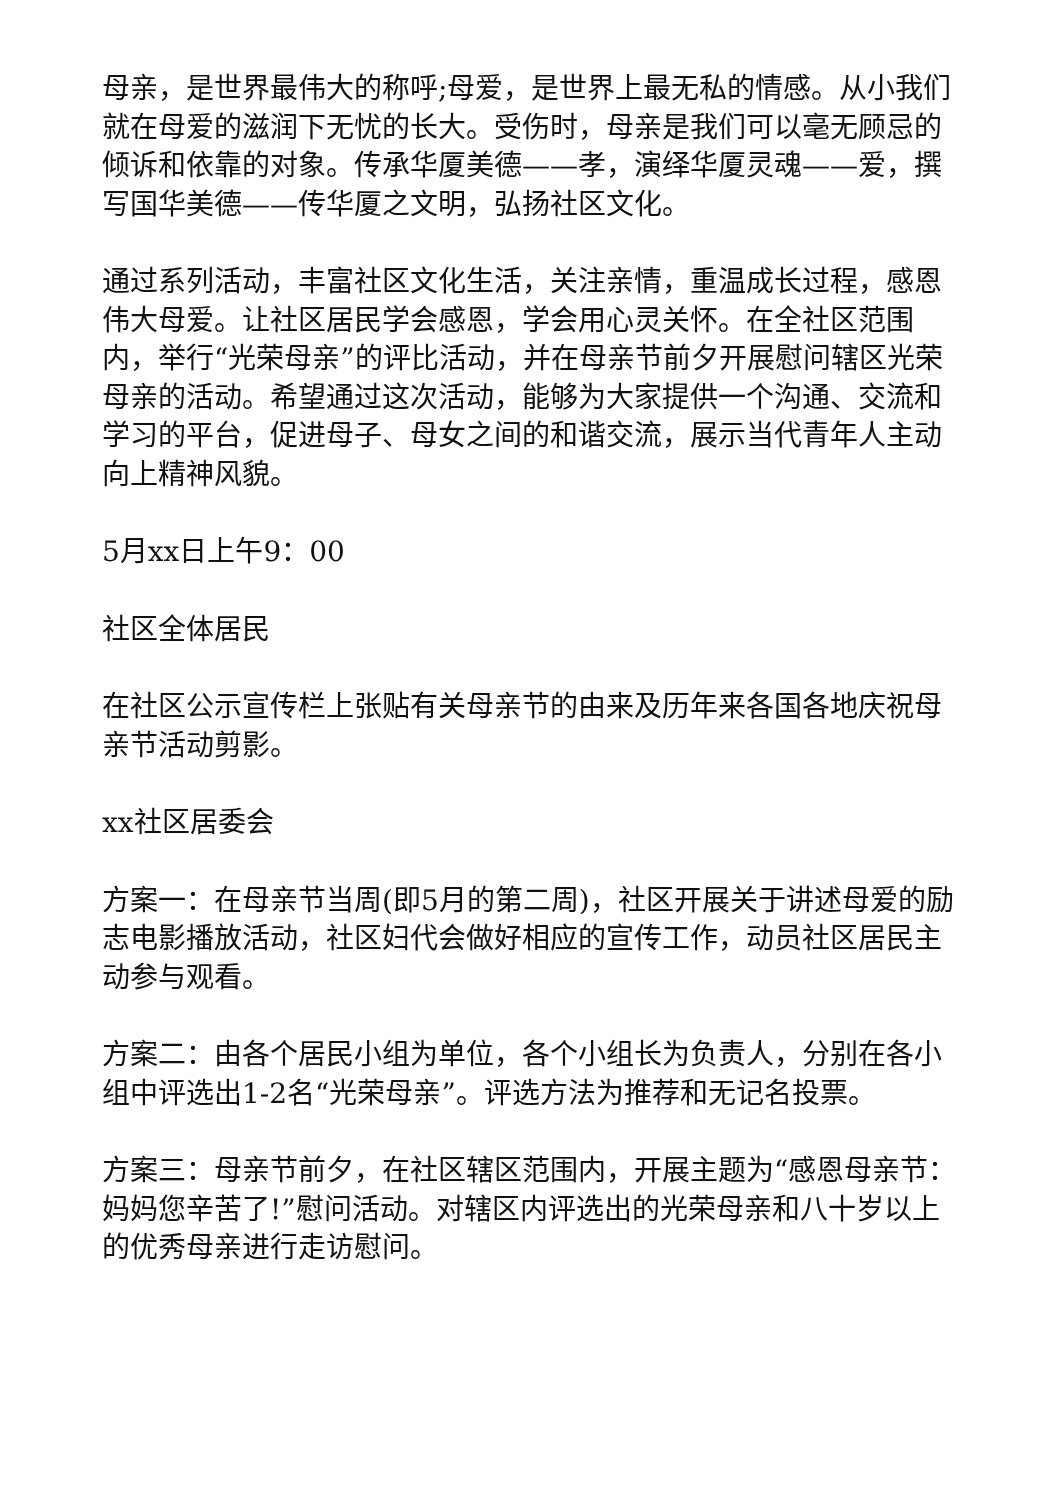母亲，是世界最伟大的称呼;母爱，是世界上最无私的情感。从小我们就在母爱的滋润下无忧的长大。受伤时，母亲是我们可以毫无顾忌的倾诉和依靠的对象。传承华厦美德——孝，演绎华厦灵魂——爱，撰写国华美德——传华厦之文明，弘扬社区文化。
通过系列活动，丰富社区文化生活，关注亲情，重温成长过程，感恩伟大母爱。让社区居民学会感恩，学会用心灵关怀。在全社区范围内，举行“光荣母亲”的评比活动，并在母亲节前夕开展慰问辖区光荣母亲的活动。希望通过这次活动，能够为大家提供一个沟通、交流和学习的平台，促进母子、母女之间的和谐交流，展示当代青年人主动向上精神风貌。
5月xx日上午9：00
社区全体居民
在社区公示宣传栏上张贴有关母亲节的由来及历年来各国各地庆祝母亲节活动剪影。
xx社区居委会
方案一：在母亲节当周(即5月的第二周)，社区开展关于讲述母爱的励志电影播放活动，社区妇代会做好相应的宣传工作，动员社区居民主动参与观看。
方案二：由各个居民小组为单位，各个小组长为负责人，分别在各小组中评选出1-2名“光荣母亲”。评选方法为推荐和无记名投票。
方案三：母亲节前夕，在社区辖区范围内，开展主题为“感恩母亲节：妈妈您辛苦了!”慰问活动。对辖区内评选出的光荣母亲和八十岁以上的优秀母亲进行走访慰问。